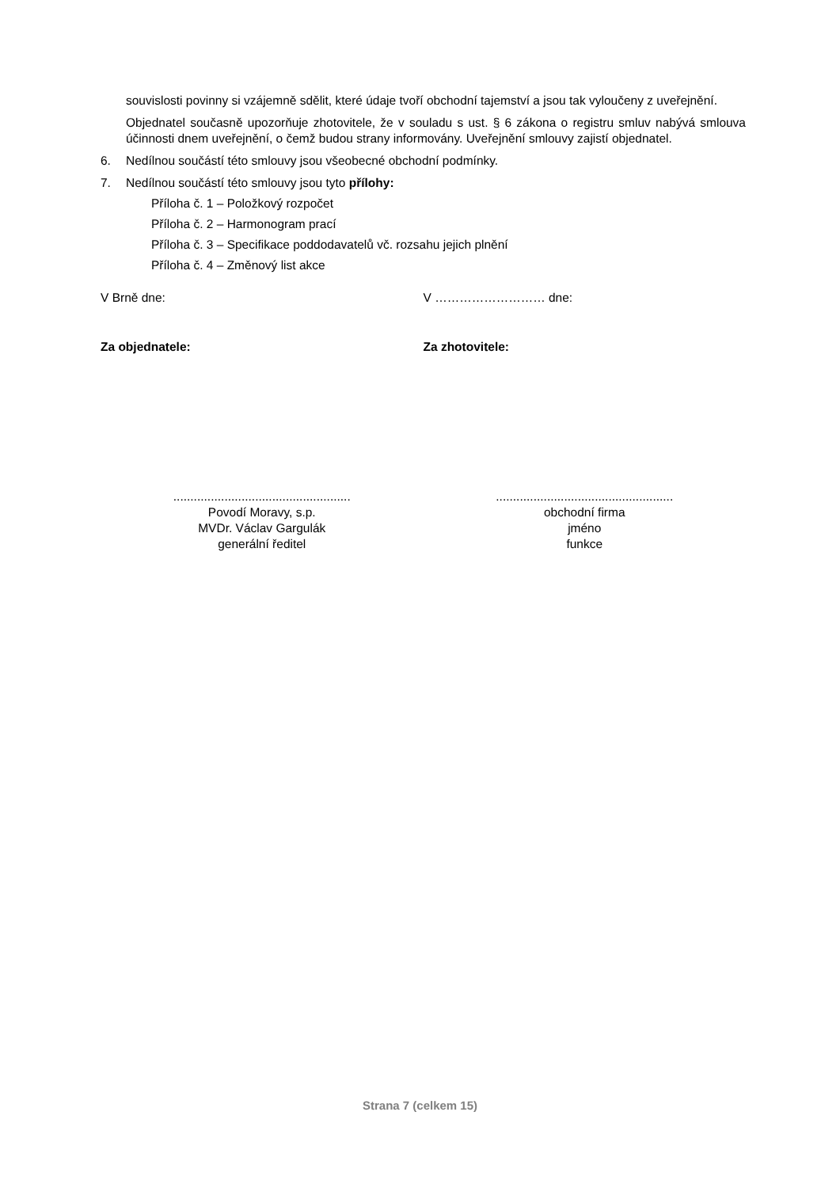souvislosti povinny si vzájemně sdělit, které údaje tvoří obchodní tajemství a jsou tak vyloučeny z uveřejnění.
Objednatel současně upozorňuje zhotovitele, že v souladu s ust. § 6 zákona o registru smluv nabývá smlouva účinnosti dnem uveřejnění, o čemž budou strany informovány. Uveřejnění smlouvy zajistí objednatel.
6. Nedílnou součástí této smlouvy jsou všeobecné obchodní podmínky.
7. Nedílnou součástí této smlouvy jsou tyto přílohy:
Příloha č. 1 – Položkový rozpočet
Příloha č. 2 – Harmonogram prací
Příloha č. 3 – Specifikace poddodavatelů vč. rozsahu jejich plnění
Příloha č. 4 – Změnový list akce
V Brně dne: V ……………………… dne:
Za objednatele: Za zhotovitele:
....................................................
Povodí Moravy, s.p.
MVDr. Václav Gargulák
generální ředitel
....................................................
obchodní firma
jméno
funkce
Strana 7 (celkem 15)